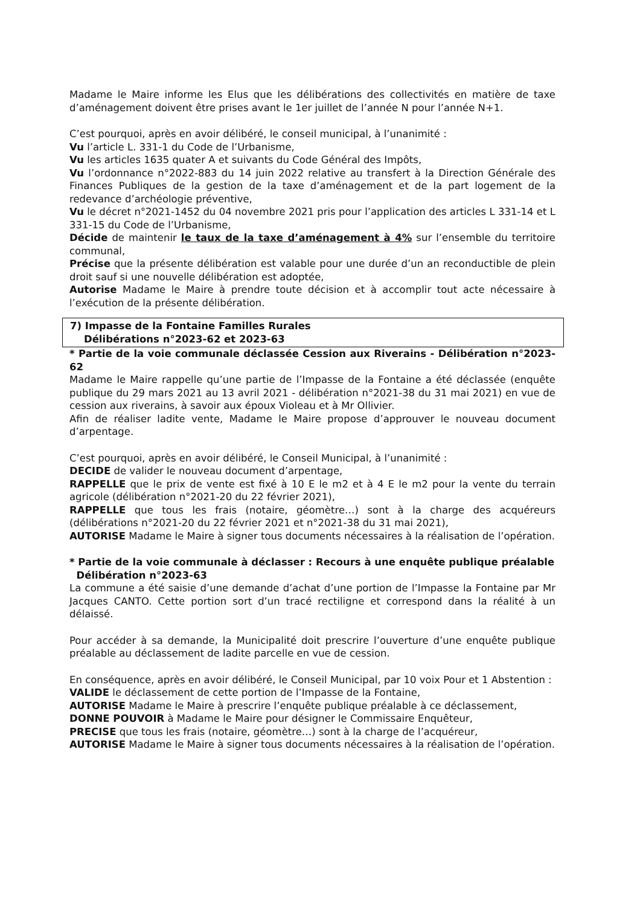Madame le Maire informe les Elus que les délibérations des collectivités en matière de taxe d’aménagement doivent être prises avant le 1er juillet de l’année N pour l’année N+1.
C’est pourquoi, après en avoir délibéré, le conseil municipal, à l’unanimité :
Vu l’article L. 331-1 du Code de l’Urbanisme,
Vu les articles 1635 quater A et suivants du Code Général des Impôts,
Vu l’ordonnance n°2022-883 du 14 juin 2022 relative au transfert à la Direction Générale des Finances Publiques de la gestion de la taxe d’aménagement et de la part logement de la redevance d’archéologie préventive,
Vu le décret n°2021-1452 du 04 novembre 2021 pris pour l’application des articles L 331-14 et L 331-15 du Code de l’Urbanisme,
Décide de maintenir le taux de la taxe d’aménagement à 4% sur l’ensemble du territoire communal,
Précise que la présente délibération est valable pour une durée d’un an reconductible de plein droit sauf si une nouvelle délibération est adoptée,
Autorise Madame le Maire à prendre toute décision et à accomplir tout acte nécessaire à l’exécution de la présente délibération.
7) Impasse de la Fontaine Familles Rurales
Délibérations n°2023-62 et 2023-63
* Partie de la voie communale déclassée Cession aux Riverains - Délibération n°2023-62
Madame le Maire rappelle qu’une partie de l’Impasse de la Fontaine a été déclassée (enquête publique du 29 mars 2021 au 13 avril 2021 - délibération n°2021-38 du 31 mai 2021) en vue de cession aux riverains, à savoir aux époux Violeau et à Mr Ollivier.
Afin de réaliser ladite vente, Madame le Maire propose d’approuver le nouveau document d’arpentage.
C’est pourquoi, après en avoir délibéré, le Conseil Municipal, à l’unanimité :
DECIDE de valider le nouveau document d’arpentage,
RAPPELLE que le prix de vente est fixé à 10 E le m2 et à 4 E le m2 pour la vente du terrain agricole (délibération n°2021-20 du 22 février 2021),
RAPPELLE que tous les frais (notaire, géomètre…) sont à la charge des acquéreurs (délibérations n°2021-20 du 22 février 2021 et n°2021-38 du 31 mai 2021),
AUTORISE Madame le Maire à signer tous documents nécessaires à la réalisation de l’opération.
* Partie de la voie communale à déclasser : Recours à une enquête publique préalable
Délibération n°2023-63
La commune a été saisie d’une demande d’achat d’une portion de l’Impasse la Fontaine par Mr Jacques CANTO. Cette portion sort d’un tracé rectiligne et correspond dans la réalité à un délaissé.
Pour accéder à sa demande, la Municipalité doit prescrire l’ouverture d’une enquête publique préalable au déclassement de ladite parcelle en vue de cession.
En conséquence, après en avoir délibéré, le Conseil Municipal, par 10 voix Pour et 1 Abstention :
VALIDE le déclassement de cette portion de l’Impasse de la Fontaine,
AUTORISE Madame le Maire à prescrire l’enquête publique préalable à ce déclassement,
DONNE POUVOIR à Madame le Maire pour désigner le Commissaire Enquêteur,
PRECISE que tous les frais (notaire, géomètre…) sont à la charge de l’acquéreur,
AUTORISE Madame le Maire à signer tous documents nécessaires à la réalisation de l’opération.